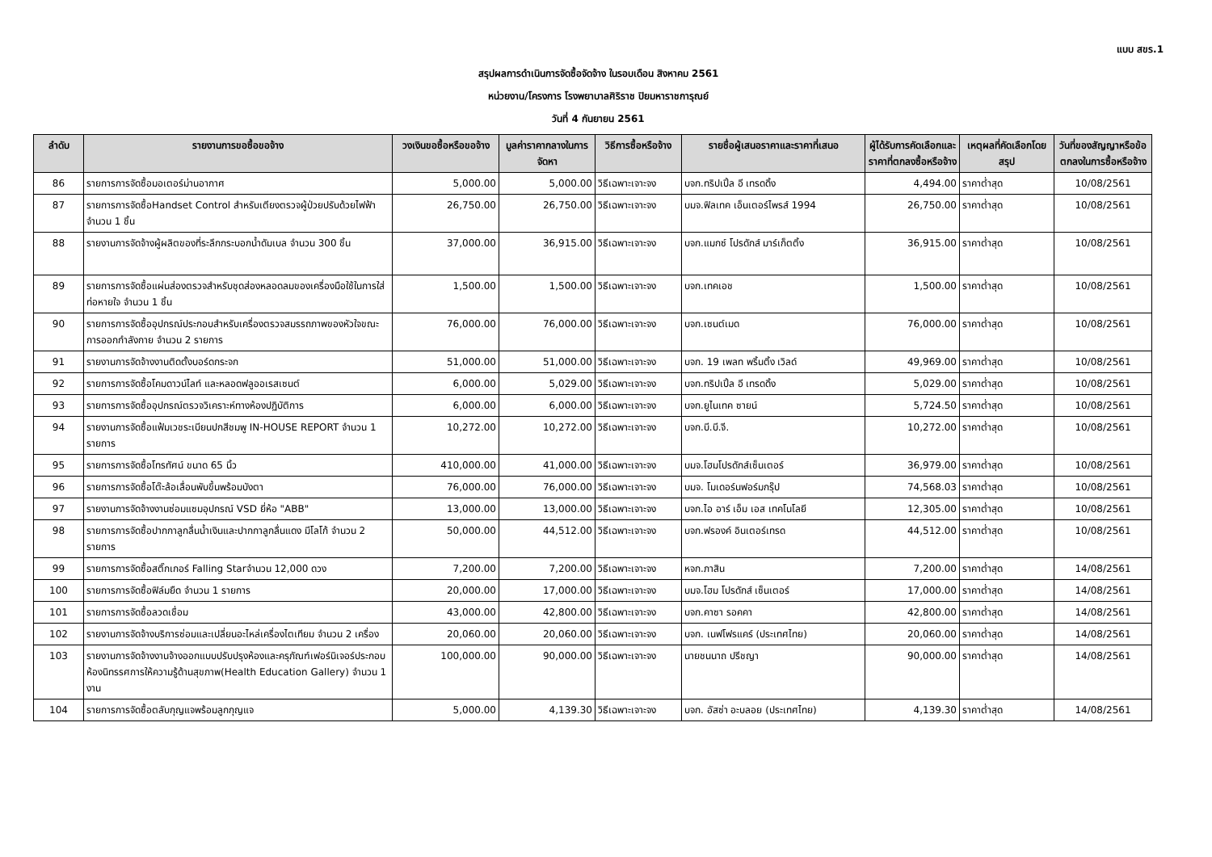แบบ สขร.1
สรุปผลการดำเนินการจัดซื้อจัดจ้าง ในรอบเดือน สิงหาคม 2561
หน่วยงาน/โครงการ โรงพยาบาลศิริราช ปิยมหาราชการุณย์
วันที่ 4 กันยายน 2561
| ลำดับ | รายงานการขอซื้อขอจ้าง | วงเงินขอซื้อหรือขอจ้าง | มูลค่าราคากลางในการจัดหา | วิธีการซื้อหรือจ้าง | รายชื่อผู้เสนอราคาและราคาที่เสนอ | ผู้ได้รับการคัดเลือกและราคาที่ตกลงซื้อหรือจ้าง | เหตุผลที่คัดเลือกโดยสรุป | วันที่ของสัญญาหรือข้อตกลงในการซื้อหรือจ้าง |
| --- | --- | --- | --- | --- | --- | --- | --- | --- |
| 86 | รายการการจัดซื้อมอเตอร์ม่านอากาศ | 5,000.00 | 5,000.00 | วิธีเฉพาะเจาะจง | บจก.ทริปเปิ้ล อี เทรดดิ้ง | 4,494.00 | ราคาต่ำสุด | 10/08/2561 |
| 87 | รายการการจัดซื้อHandset Control สำหรับเตียงตรวจผู้ป่วยปรับด้วยไฟฟ้า จำนวน 1 ชิ้น | 26,750.00 | 26,750.00 | วิธีเฉพาะเจาะจง | บมจ.ฟิลเทค เอ็นเตอร์ไพรส์ 1994 | 26,750.00 | ราคาต่ำสุด | 10/08/2561 |
| 88 | รายงานการจัดจ้างผู้ผลิตของที่ระลึกกระบอกน้ำดัมเบล จำนวน 300 ชิ้น | 37,000.00 | 36,915.00 | วิธีเฉพาะเจาะจง | บจก.แมกซ์ โปรดักส์ มาร์เก็ตติ้ง | 36,915.00 | ราคาต่ำสุด | 10/08/2561 |
| 89 | รายการการจัดซื้อแผ่นส่องตรวจสำหรับชุดส่องหลอดลมของเครื่องมือใช้ในการใส่ท่อหายใจ จำนวน 1 ชิ้น | 1,500.00 | 1,500.00 | วิธีเฉพาะเจาะจง | บจก.เทคเอช | 1,500.00 | ราคาต่ำสุด | 10/08/2561 |
| 90 | รายการการจัดซื้ออุปกรณ์ประกอบสำหรับเครื่องตรวจสมรรถภาพของหัวใจขณะการออกกำลังกาย จำนวน 2 รายการ | 76,000.00 | 76,000.00 | วิธีเฉพาะเจาะจง | บจก.เซนต์เมด | 76,000.00 | ราคาต่ำสุด | 10/08/2561 |
| 91 | รายงานการจัดจ้างงานติดตั้งบอร์ดกระจก | 51,000.00 | 51,000.00 | วิธีเฉพาะเจาะจง | บจก. 19 เพลท พริ้นติ้ง เวิลด์ | 49,969.00 | ราคาต่ำสุด | 10/08/2561 |
| 92 | รายการการจัดซื้อโคมดาวน์ไลท์ และหลอดฟลูออเรสเซนต์ | 6,000.00 | 5,029.00 | วิธีเฉพาะเจาะจง | บจก.ทริปเปิ้ล อี เทรดดิ้ง | 5,029.00 | ราคาต่ำสุด | 10/08/2561 |
| 93 | รายการการจัดซื้ออุปกรณ์ตรวจวิเคราะห์ทางห้องปฏิบัติการ | 6,000.00 | 6,000.00 | วิธีเฉพาะเจาะจง | บจก.ยูไนเทค ซายน์ | 5,724.50 | ราคาต่ำสุด | 10/08/2561 |
| 94 | รายงานการจัดซื้อแฟ้มเวชระเบียนปกสีชมพู IN-HOUSE REPORT จำนวน 1 รายการ | 10,272.00 | 10,272.00 | วิธีเฉพาะเจาะจง | บจก.บี.บี.จี. | 10,272.00 | ราคาต่ำสุด | 10/08/2561 |
| 95 | รายการการจัดซื้อโทรทัศน์ ขนาด 65 นิ้ว | 410,000.00 | 41,000.00 | วิธีเฉพาะเจาะจง | บมจ.โฮมโปรดักส์เซ็นเตอร์ | 36,979.00 | ราคาต่ำสุด | 10/08/2561 |
| 96 | รายการการจัดซื้อโต๊ะล้อเลื่อนพับขึ้นพร้อมบังตา | 76,000.00 | 76,000.00 | วิธีเฉพาะเจาะจง | บมจ. โมเดอร์นฟอร์มกรุ๊ป | 74,568.03 | ราคาต่ำสุด | 10/08/2561 |
| 97 | รายงานการจัดจ้างงานซ่อมแซมอุปกรณ์ VSD ยี่ห้อ "ABB" | 13,000.00 | 13,000.00 | วิธีเฉพาะเจาะจง | บจก.ไอ อาร์ เอ็ม เอส เทคโนโลยี | 12,305.00 | ราคาต่ำสุด | 10/08/2561 |
| 98 | รายการการจัดซื้อปากกาลูกลื่นน้ำเงินและปากกาลูกลื่นแดง มีโลโก้ จำนวน 2 รายการ | 50,000.00 | 44,512.00 | วิธีเฉพาะเจาะจง | บจก.ฟรองค์ อินเตอร์เทรด | 44,512.00 | ราคาต่ำสุด | 10/08/2561 |
| 99 | รายการการจัดซื้อสติ๊กเกอร์ Falling Starจำนวน 12,000 ดวง | 7,200.00 | 7,200.00 | วิธีเฉพาะเจาะจง | หจก.ภาสิน | 7,200.00 | ราคาต่ำสุด | 14/08/2561 |
| 100 | รายการการจัดซื้อฟิล์มยืด จำนวน 1 รายการ | 20,000.00 | 17,000.00 | วิธีเฉพาะเจาะจง | บมจ.โฮม โปรดักส์ เซ็นเตอร์ | 17,000.00 | ราคาต่ำสุด | 14/08/2561 |
| 101 | รายการการจัดซื้อลวดเชื่อม | 43,000.00 | 42,800.00 | วิธีเฉพาะเจาะจง | บจก.คาซา รอคคา | 42,800.00 | ราคาต่ำสุด | 14/08/2561 |
| 102 | รายงานการจัดจ้างบริการซ่อมและเปลี่ยนอะไหล่เครื่องไตเทียม จำนวน 2 เครื่อง | 20,060.00 | 20,060.00 | วิธีเฉพาะเจาะจง | บจก. เนฟโฟรแคร์ (ประเทศไทย) | 20,060.00 | ราคาต่ำสุด | 14/08/2561 |
| 103 | รายงานการจัดจ้างงานจ้างออกแบบปรับปรุงห้องและครุภัณฑ์เฟอร์นิเจอร์ประกอบห้องนิทรรศการให้ความรู้ด้านสุขภาพ(Health Education Gallery) จำนวน 1 งาน | 100,000.00 | 90,000.00 | วิธีเฉพาะเจาะจง | นายชนนาถ ปรีชญา | 90,000.00 | ราคาต่ำสุด | 14/08/2561 |
| 104 | รายการการจัดซื้อตลับกุญแจพร้อมลูกกุญแจ | 5,000.00 | 4,139.30 | วิธีเฉพาะเจาะจง | บจก. อัสซ่า อะบลอย (ประเทศไทย) | 4,139.30 | ราคาต่ำสุด | 14/08/2561 |